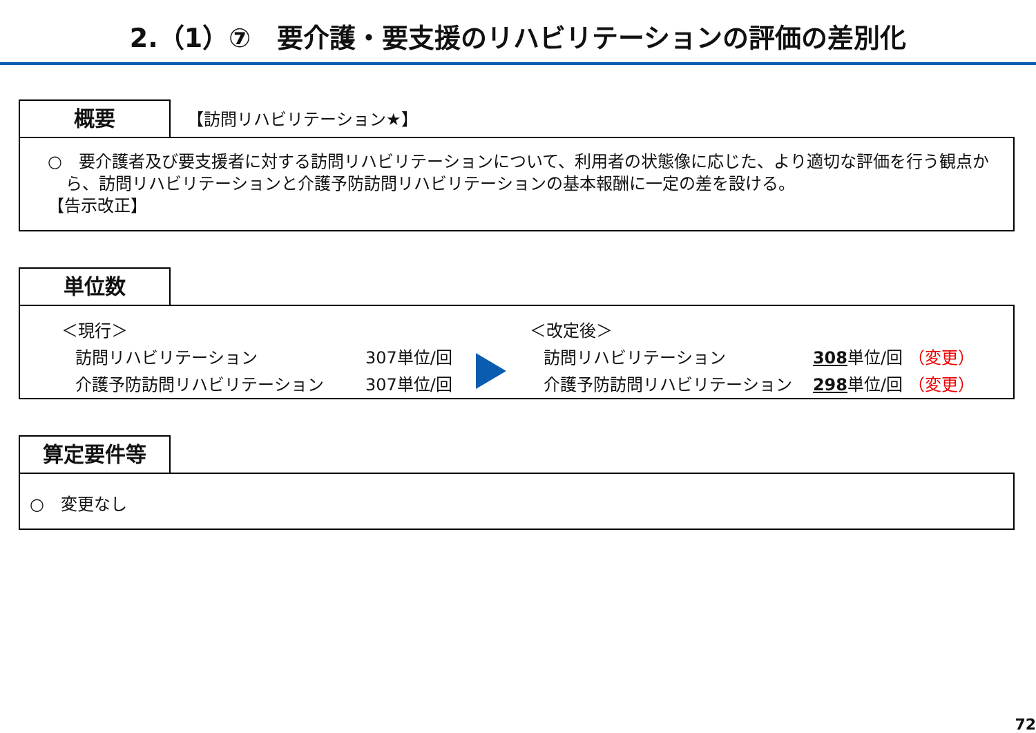2.（1）⑦　要介護・要支援のリハビリテーションの評価の差別化
概要
【訪問リハビリテーション★】
○　要介護者及び要支援者に対する訪問リハビリテーションについて、利用者の状態像に応じた、より適切な評価を行う観点から、訪問リハビリテーションと介護予防訪問リハビリテーションの基本報酬に一定の差を設ける。
【告示改正】
単位数
| ＜現行＞ | |
| 訪問リハビリテーション | 307単位/回 |
| 介護予防訪問リハビリテーション | 307単位/回 |
| ＜改定後＞ | |
| 訪問リハビリテーション | 308 単位/回 （変更） |
| 介護予防訪問リハビリテーション | 298 単位/回 （変更） |
算定要件等
○　変更なし
72